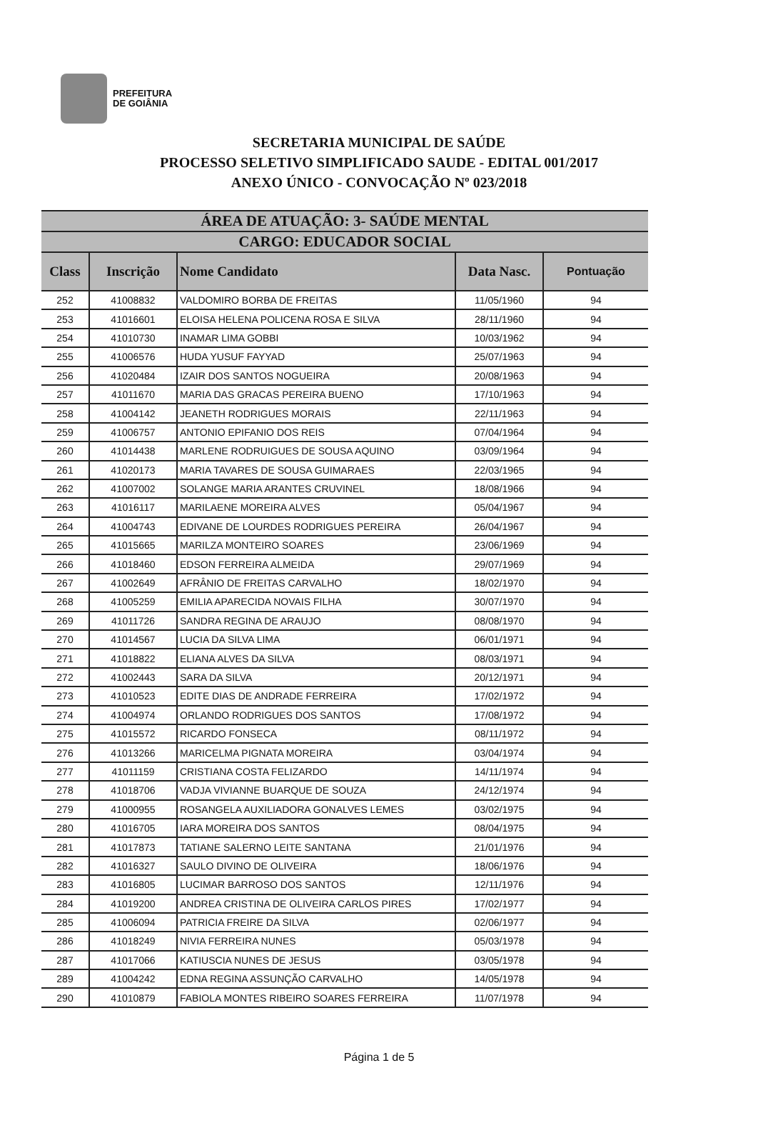PREFEITURA
DE GOIÂNIA
SECRETARIA MUNICIPAL DE SAÚDE
PROCESSO SELETIVO SIMPLIFICADO SAUDE - EDITAL 001/2017
ANEXO ÚNICO - CONVOCAÇÃO Nº 023/2018
| ÁREA DE ATUAÇÃO: 3- SAÚDE MENTAL | | | | |
| --- | --- | --- | --- | --- |
| CARGO: EDUCADOR SOCIAL | | | | |
| Class | Inscrição | Nome Candidato | Data Nasc. | Pontuação |
| 252 | 41008832 | VALDOMIRO BORBA DE FREITAS | 11/05/1960 | 94 |
| 253 | 41016601 | ELOISA HELENA POLICENA ROSA E SILVA | 28/11/1960 | 94 |
| 254 | 41010730 | INAMAR LIMA GOBBI | 10/03/1962 | 94 |
| 255 | 41006576 | HUDA YUSUF FAYYAD | 25/07/1963 | 94 |
| 256 | 41020484 | IZAIR DOS SANTOS NOGUEIRA | 20/08/1963 | 94 |
| 257 | 41011670 | MARIA DAS GRACAS PEREIRA BUENO | 17/10/1963 | 94 |
| 258 | 41004142 | JEANETH RODRIGUES MORAIS | 22/11/1963 | 94 |
| 259 | 41006757 | ANTONIO EPIFANIO DOS REIS | 07/04/1964 | 94 |
| 260 | 41014438 | MARLENE RODRUIGUES DE SOUSA AQUINO | 03/09/1964 | 94 |
| 261 | 41020173 | MARIA TAVARES DE SOUSA GUIMARAES | 22/03/1965 | 94 |
| 262 | 41007002 | SOLANGE MARIA ARANTES CRUVINEL | 18/08/1966 | 94 |
| 263 | 41016117 | MARILAENE MOREIRA ALVES | 05/04/1967 | 94 |
| 264 | 41004743 | EDIVANE DE LOURDES RODRIGUES PEREIRA | 26/04/1967 | 94 |
| 265 | 41015665 | MARILZA MONTEIRO SOARES | 23/06/1969 | 94 |
| 266 | 41018460 | EDSON FERREIRA ALMEIDA | 29/07/1969 | 94 |
| 267 | 41002649 | AFRÂNIO DE FREITAS CARVALHO | 18/02/1970 | 94 |
| 268 | 41005259 | EMILIA APARECIDA NOVAIS FILHA | 30/07/1970 | 94 |
| 269 | 41011726 | SANDRA REGINA DE ARAUJO | 08/08/1970 | 94 |
| 270 | 41014567 | LUCIA DA SILVA LIMA | 06/01/1971 | 94 |
| 271 | 41018822 | ELIANA ALVES DA SILVA | 08/03/1971 | 94 |
| 272 | 41002443 | SARA DA SILVA | 20/12/1971 | 94 |
| 273 | 41010523 | EDITE DIAS DE ANDRADE FERREIRA | 17/02/1972 | 94 |
| 274 | 41004974 | ORLANDO RODRIGUES DOS SANTOS | 17/08/1972 | 94 |
| 275 | 41015572 | RICARDO FONSECA | 08/11/1972 | 94 |
| 276 | 41013266 | MARICELMA PIGNATA MOREIRA | 03/04/1974 | 94 |
| 277 | 41011159 | CRISTIANA COSTA FELIZARDO | 14/11/1974 | 94 |
| 278 | 41018706 | VADJA VIVIANNE BUARQUE DE SOUZA | 24/12/1974 | 94 |
| 279 | 41000955 | ROSANGELA AUXILIADORA GONALVES LEMES | 03/02/1975 | 94 |
| 280 | 41016705 | IARA MOREIRA DOS SANTOS | 08/04/1975 | 94 |
| 281 | 41017873 | TATIANE SALERNO LEITE SANTANA | 21/01/1976 | 94 |
| 282 | 41016327 | SAULO DIVINO DE OLIVEIRA | 18/06/1976 | 94 |
| 283 | 41016805 | LUCIMAR BARROSO DOS SANTOS | 12/11/1976 | 94 |
| 284 | 41019200 | ANDREA CRISTINA DE OLIVEIRA CARLOS PIRES | 17/02/1977 | 94 |
| 285 | 41006094 | PATRICIA FREIRE DA SILVA | 02/06/1977 | 94 |
| 286 | 41018249 | NIVIA FERREIRA NUNES | 05/03/1978 | 94 |
| 287 | 41017066 | KATIUSCIA NUNES DE JESUS | 03/05/1978 | 94 |
| 289 | 41004242 | EDNA REGINA ASSUNÇÃO CARVALHO | 14/05/1978 | 94 |
| 290 | 41010879 | FABIOLA MONTES RIBEIRO SOARES FERREIRA | 11/07/1978 | 94 |
Página 1 de 5